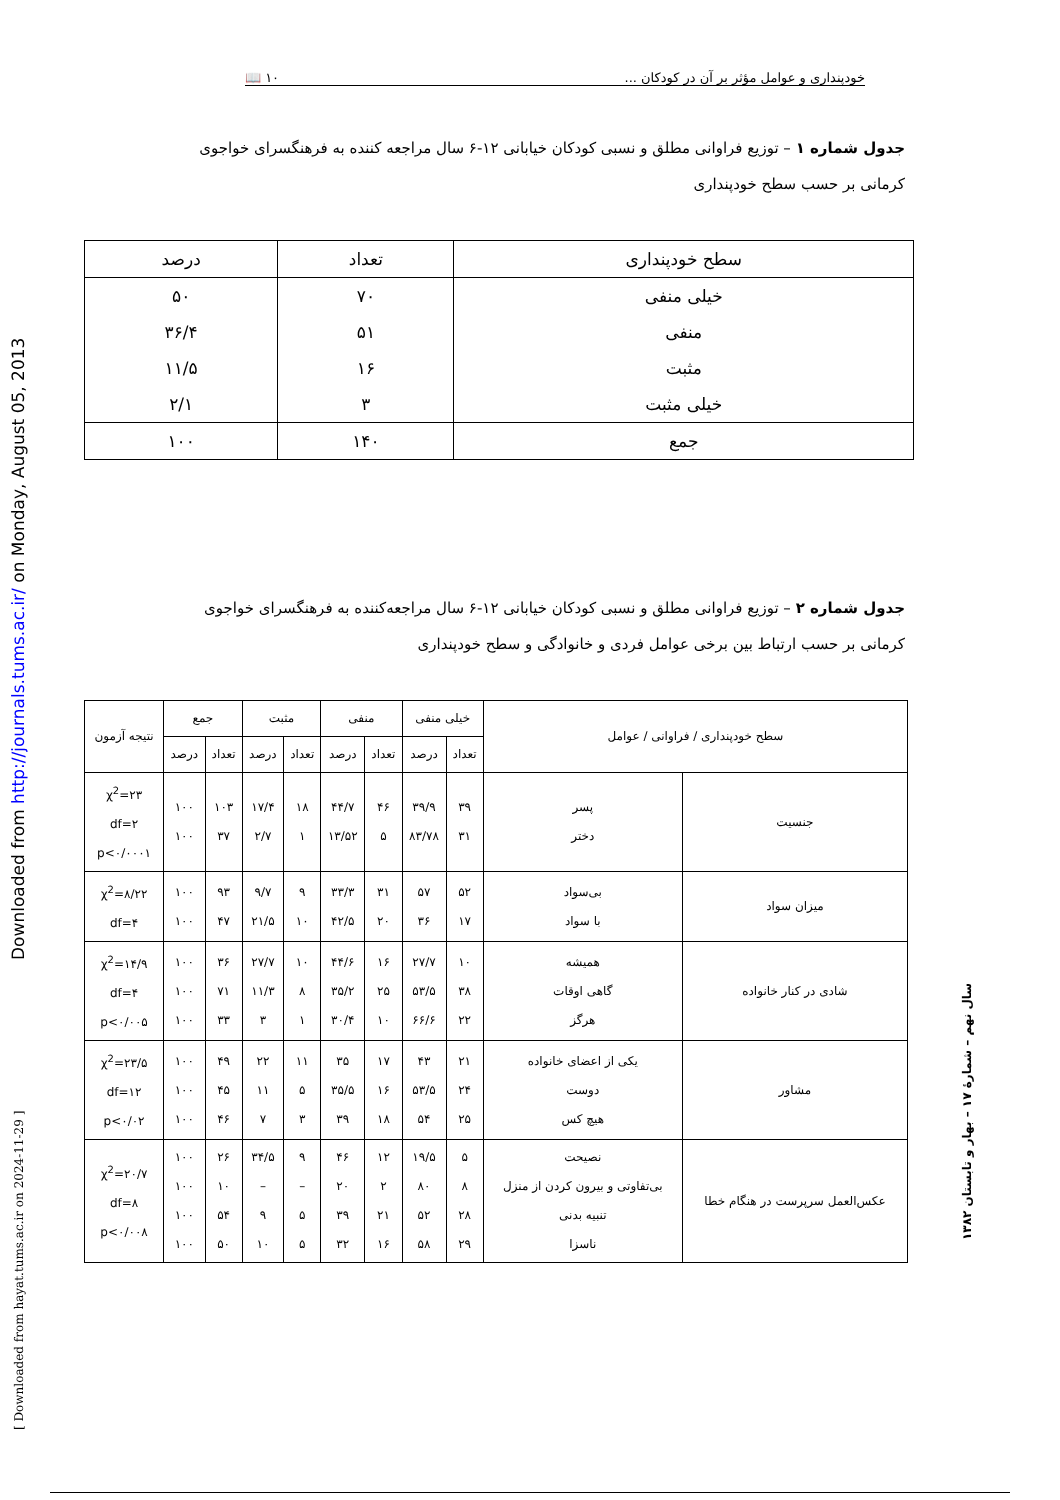خودپنداری و عوامل مؤثر بر آن در کودکان ... ۱۰ 📖
جدول شماره ۱ – توزیع فراوانی مطلق و نسبی کودکان خیابانی ۱۲-۶ سال مراجعه کننده به فرهنگسرای خواجوی کرمانی بر حسب سطح خودپنداری
| سطح خودپنداری | تعداد | درصد |
| --- | --- | --- |
| خیلی منفی | ۷۰ | ۵۰ |
| منفی | ۵۱ | ۳۶/۴ |
| مثبت | ۱۶ | ۱۱/۵ |
| خیلی مثبت | ۳ | ۲/۱ |
| جمع | ۱۴۰ | ۱۰۰ |
جدول شماره ۲ – توزیع فراوانی مطلق و نسبی کودکان خیابانی ۱۲-۶ سال مراجعه‌کننده به فرهنگسرای خواجوی کرمانی بر حسب ارتباط بین برخی عوامل فردی و خانوادگی و سطح خودپنداری
| سطح خودپنداری / فراوانی / عوامل | | خیلی منفی | | منفی | | مثبت | | جمع | | نتیجه آزمون |
| --- | --- | --- | --- | --- | --- | --- | --- | --- | --- | --- |
| | | تعداد | درصد | تعداد | درصد | تعداد | درصد | تعداد | درصد | |
| جنسیت | پسر دختر | ۳۹ ۳۱ | ۳۹/۹ ۸۳/۷۸ | ۴۶ ۵ | ۴۴/۷ ۱۳/۵۲ | ۱۸ ۱ | ۱۷/۴ ۲/۷ | ۱۰۳ ۳۷ | ۱۰۰ ۱۰۰ | χ<sup>2</sup>=۲۳ df=۲ p<۰/۰۰۰۱ |
| میزان سواد | بی‌سواد با سواد | ۵۲ ۱۷ | ۵۷ ۳۶ | ۳۱ ۲۰ | ۳۳/۳ ۴۲/۵ | ۹ ۱۰ | ۹/۷ ۲۱/۵ | ۹۳ ۴۷ | ۱۰۰ ۱۰۰ | χ<sup>2</sup>=۸/۲۲ df=۴ |
| شادی در کنار خانواده | همیشه گاهی اوقات هرگز | ۱۰ ۳۸ ۲۲ | ۲۷/۷ ۵۳/۵ ۶۶/۶ | ۱۶ ۲۵ ۱۰ | ۴۴/۶ ۳۵/۲ ۳۰/۴ | ۱۰ ۸ ۱ | ۲۷/۷ ۱۱/۳ ۳ | ۳۶ ۷۱ ۳۳ | ۱۰۰ ۱۰۰ ۱۰۰ | χ<sup>2</sup>=۱۴/۹ df=۴ p<۰/۰۰۵ |
| مشاور | یکی از اعضای خانواده دوست هیچ کس | ۲۱ ۲۴ ۲۵ | ۴۳ ۵۳/۵ ۵۴ | ۱۷ ۱۶ ۱۸ | ۳۵ ۳۵/۵ ۳۹ | ۱۱ ۵ ۳ | ۲۲ ۱۱ ۷ | ۴۹ ۴۵ ۴۶ | ۱۰۰ ۱۰۰ ۱۰۰ | χ<sup>2</sup>=۲۳/۵ df=۱۲ p<۰/۰۲ |
| عکس‌العمل سرپرست در هنگام خطا | نصیحت بی‌تفاوتی و بیرون کردن از منزل تنبیه بدنی ناسزا | ۵ ۸ ۲۸ ۲۹ | ۱۹/۵ ۸۰ ۵۲ ۵۸ | ۱۲ ۲ ۲۱ ۱۶ | ۴۶ ۲۰ ۳۹ ۳۲ | ۹ – ۵ ۵ | ۳۴/۵ – ۹ ۱۰ | ۲۶ ۱۰ ۵۴ ۵۰ | ۱۰۰ ۱۰۰ ۱۰۰ ۱۰۰ | χ<sup>2</sup>=۲۰/۷ df=۸ p<۰/۰۰۸ |
Downloaded from http://journals.tums.ac.ir/ on Monday, August 05, 2013
[ Downloaded from hayat.tums.ac.ir on 2024-11-29 ]
سال نهم – شمارهٔ ۱۷ – بهار و تابستان ۱۳۸۲